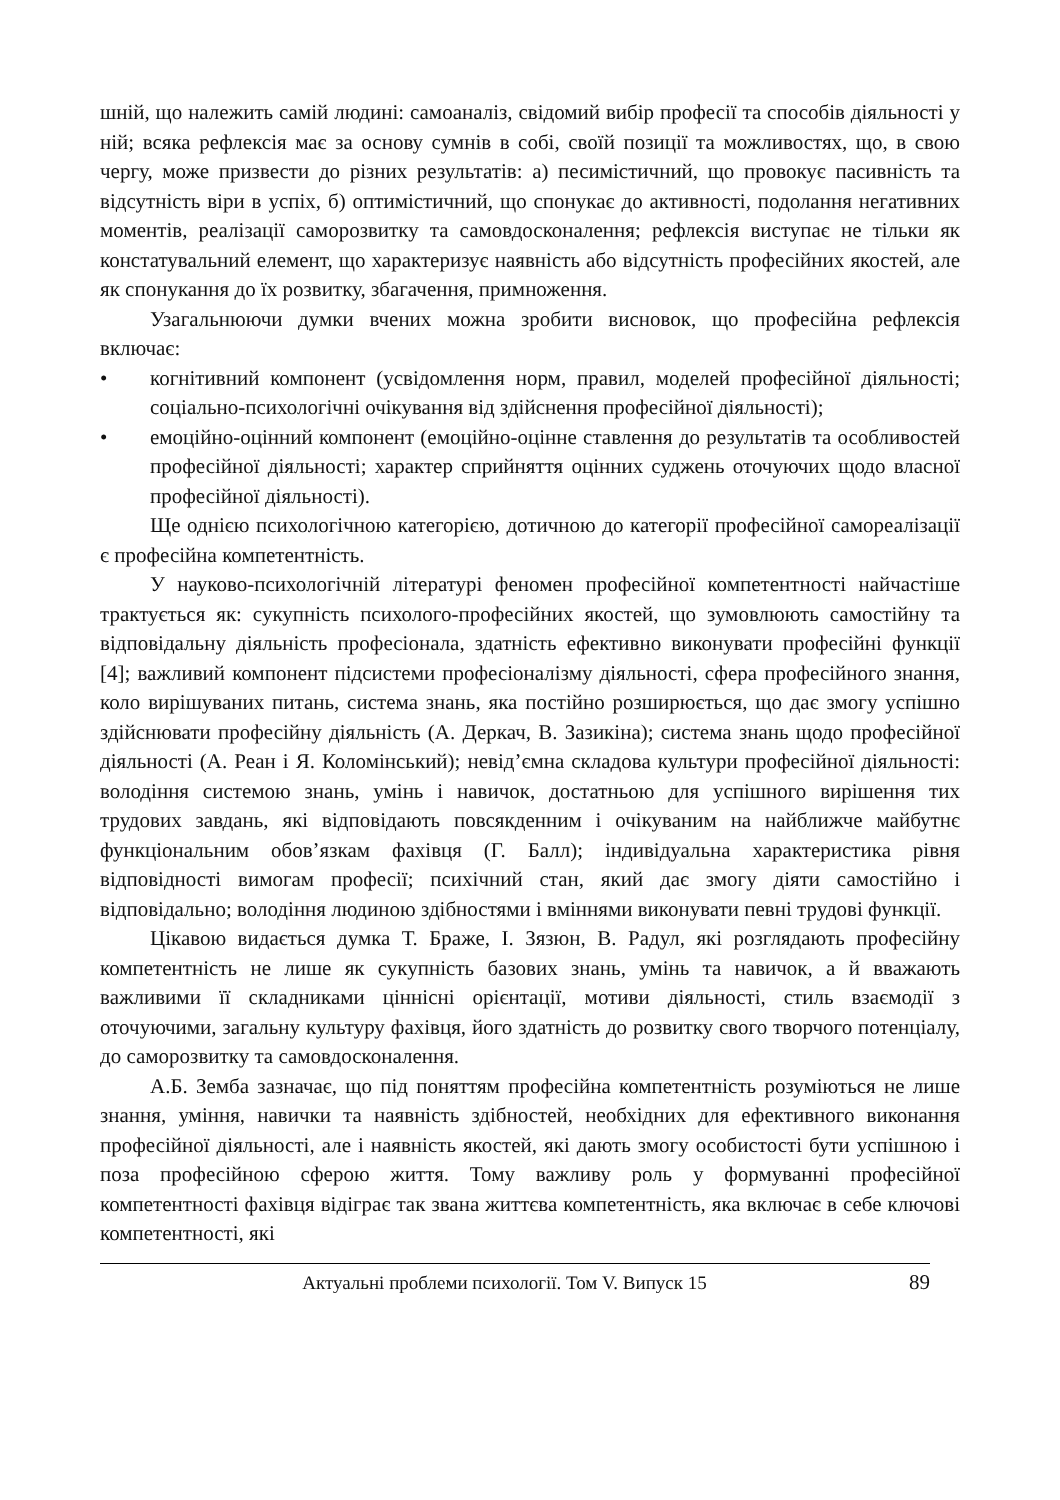шній, що належить самій людині: самоаналіз, свідомий вибір професії та способів діяльності у ній; всяка рефлексія має за основу сумнів в собі, своїй позиції та можливостях, що, в свою чергу, може призвести до різних результатів: а) песимістичний, що провокує пасивність та відсутність віри в успіх, б) оптимістичний, що спонукає до активності, подолання негативних моментів, реалізації саморозвитку та самовдосконалення; рефлексія виступає не тільки як констатувальний елемент, що характеризує наявність або відсутність професійних якостей, але як спонукання до їх розвитку, збагачення, примноження.
Узагальнюючи думки вчених можна зробити висновок, що професійна рефлексія включає:
• когнітивний компонент (усвідомлення норм, правил, моделей професійної діяльності; соціально-психологічні очікування від здійснення професійної діяльності);
• емоційно-оцінний компонент (емоційно-оцінне ставлення до результатів та особливостей професійної діяльності; характер сприйняття оцінних суджень оточуючих щодо власної професійної діяльності).
Ще однією психологічною категорією, дотичною до категорії професійної самореалізації є професійна компетентність.
У науково-психологічній літературі феномен професійної компетентності найчастіше трактується як: сукупність психолого-професійних якостей, що зумовлюють самостійну та відповідальну діяльність професіонала, здатність ефективно виконувати професійні функції [4]; важливий компонент підсистеми професіоналізму діяльності, сфера професійного знання, коло вирішуваних питань, система знань, яка постійно розширюється, що дає змогу успішно здійснювати професійну діяльність (А. Деркач, В. Зазикіна); система знань щодо професійної діяльності (А. Реан і Я. Коломінський); невід’ємна складова культури професійної діяльності: володіння системою знань, умінь і навичок, достатньою для успішного вирішення тих трудових завдань, які відповідають повсякденним і очікуваним на найближче майбутнє функціональним обов’язкам фахівця (Г. Балл); індивідуальна характеристика рівня відповідності вимогам професії; психічний стан, який дає змогу діяти самостійно і відповідально; володіння людиною здібностями і вміннями виконувати певні трудові функції.
Цікавою видається думка Т. Браже, І. Зязюн, В. Радул, які розглядають професійну компетентність не лише як сукупність базових знань, умінь та навичок, а й вважають важливими її складниками ціннісні орієнтації, мотиви діяльності, стиль взаємодії з оточуючими, загальну культуру фахівця, його здатність до розвитку свого творчого потенціалу, до саморозвитку та самовдосконалення.
А.Б. Земба зазначає, що під поняттям професійна компетентність розуміються не лише знання, уміння, навички та наявність здібностей, необхідних для ефективного виконання професійної діяльності, але і наявність якостей, які дають змогу особистості бути успішною і поза професійною сферою життя. Тому важливу роль у формуванні професійної компетентності фахівця відіграє так звана життєва компетентність, яка включає в себе ключові компетентності, які
Актуальні проблеми психології. Том V. Випуск 15 89